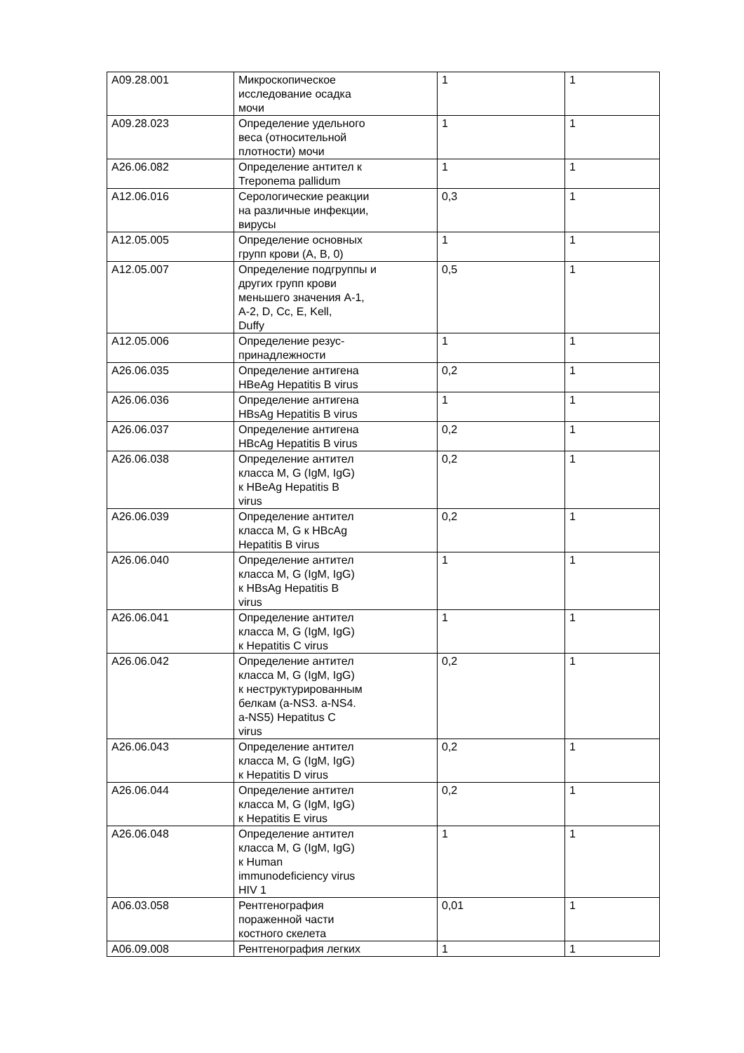| A09.28.001 | Микроскопическое исследование осадка мочи | 1 | 1 |
| A09.28.023 | Определение удельного веса (относительной плотности) мочи | 1 | 1 |
| A26.06.082 | Определение антител к Treponema pallidum | 1 | 1 |
| A12.06.016 | Серологические реакции на различные инфекции, вирусы | 0,3 | 1 |
| A12.05.005 | Определение основных групп крови (A, B, 0) | 1 | 1 |
| A12.05.007 | Определение подгруппы и других групп крови меньшего значения A-1, A-2, D, Cc, E, Kell, Duffy | 0,5 | 1 |
| A12.05.006 | Определение резус- принадлежности | 1 | 1 |
| A26.06.035 | Определение антигена HBeAg Hepatitis B virus | 0,2 | 1 |
| A26.06.036 | Определение антигена HBsAg Hepatitis B virus | 1 | 1 |
| A26.06.037 | Определение антигена HBcAg Hepatitis B virus | 0,2 | 1 |
| A26.06.038 | Определение антител класса M, G (IgM, IgG) к HBeAg Hepatitis B virus | 0,2 | 1 |
| A26.06.039 | Определение антител класса M, G к HBcAg Hepatitis B virus | 0,2 | 1 |
| A26.06.040 | Определение антител класса M, G (IgM, IgG) к HBsAg Hepatitis B virus | 1 | 1 |
| A26.06.041 | Определение антител класса M, G (IgM, IgG) к Hepatitis C virus | 1 | 1 |
| A26.06.042 | Определение антител класса M, G (IgM, IgG) к неструктурированным белкам (a-NS3. a-NS4. a-NS5) Hepatitus C virus | 0,2 | 1 |
| A26.06.043 | Определение антител класса M, G (IgM, IgG) к Hepatitis D virus | 0,2 | 1 |
| A26.06.044 | Определение антител класса M, G (IgM, IgG) к Hepatitis E virus | 0,2 | 1 |
| A26.06.048 | Определение антител класса M, G (IgM, IgG) к Human immunodeficiency virus HIV 1 | 1 | 1 |
| A06.03.058 | Рентгенография пораженной части костного скелета | 0,01 | 1 |
| A06.09.008 | Рентгенография легких | 1 | 1 |